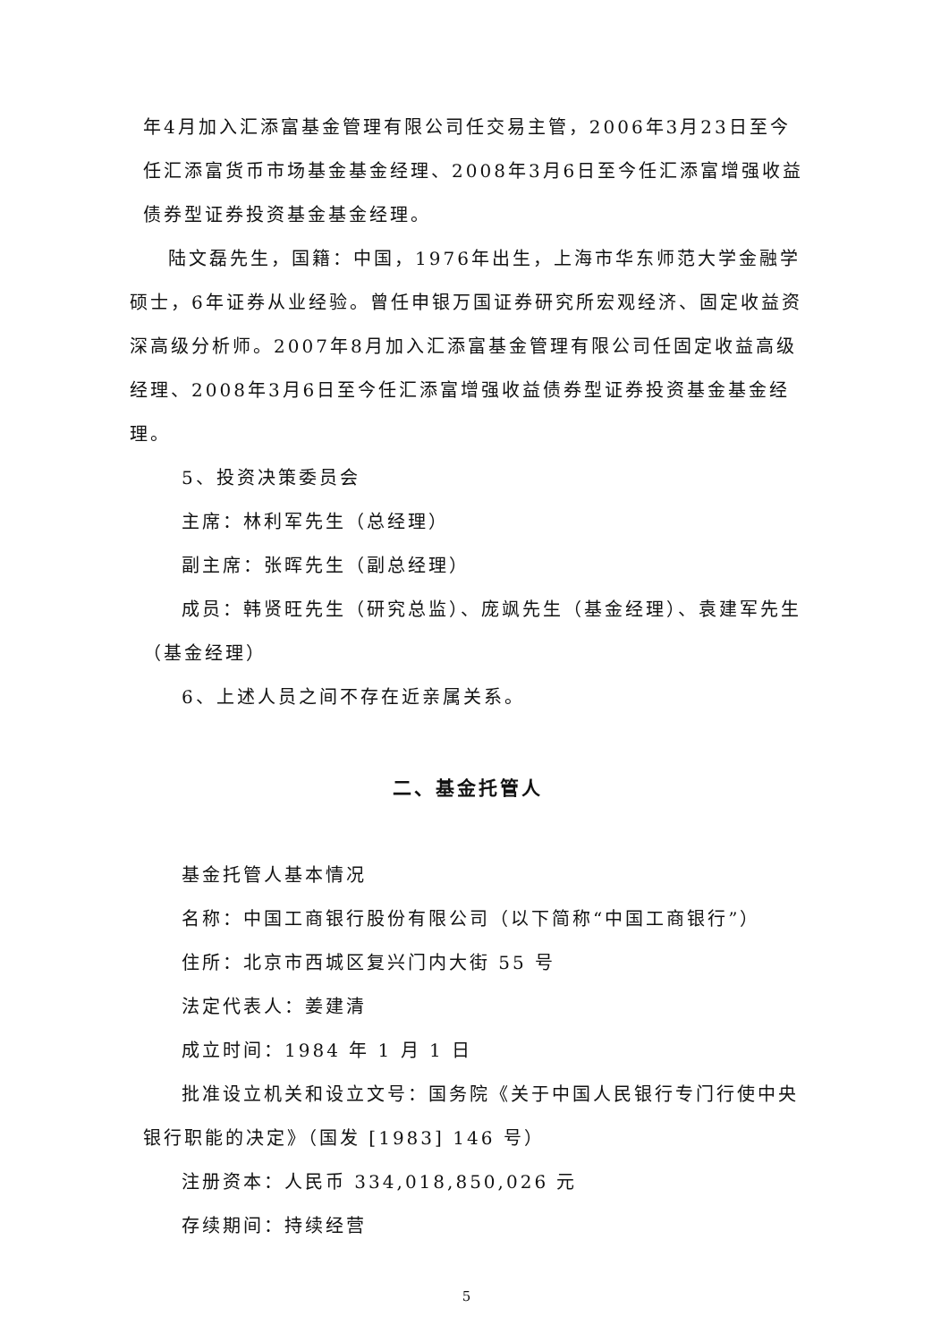年4月加入汇添富基金管理有限公司任交易主管，2006年3月23日至今任汇添富货币市场基金基金经理、2008年3月6日至今任汇添富增强收益债券型证券投资基金基金经理。
陆文磊先生，国籍：中国，1976年出生，上海市华东师范大学金融学硕士，6年证券从业经验。曾任申银万国证券研究所宏观经济、固定收益资深高级分析师。2007年8月加入汇添富基金管理有限公司任固定收益高级经理、2008年3月6日至今任汇添富增强收益债券型证券投资基金基金经理。
5、投资决策委员会
主席：林利军先生（总经理）
副主席：张晖先生（副总经理）
成员：韩贤旺先生（研究总监）、庞飒先生（基金经理）、袁建军先生（基金经理）
6、上述人员之间不存在近亲属关系。
二、基金托管人
基金托管人基本情况
名称：中国工商银行股份有限公司（以下简称“中国工商银行”）
住所：北京市西城区复兴门内大街 55 号
法定代表人：姜建清
成立时间：1984 年 1 月 1 日
批准设立机关和设立文号：国务院《关于中国人民银行专门行使中央银行职能的决定》（国发 [1983] 146 号）
注册资本：人民币 334,018,850,026 元
存续期间：持续经营
5